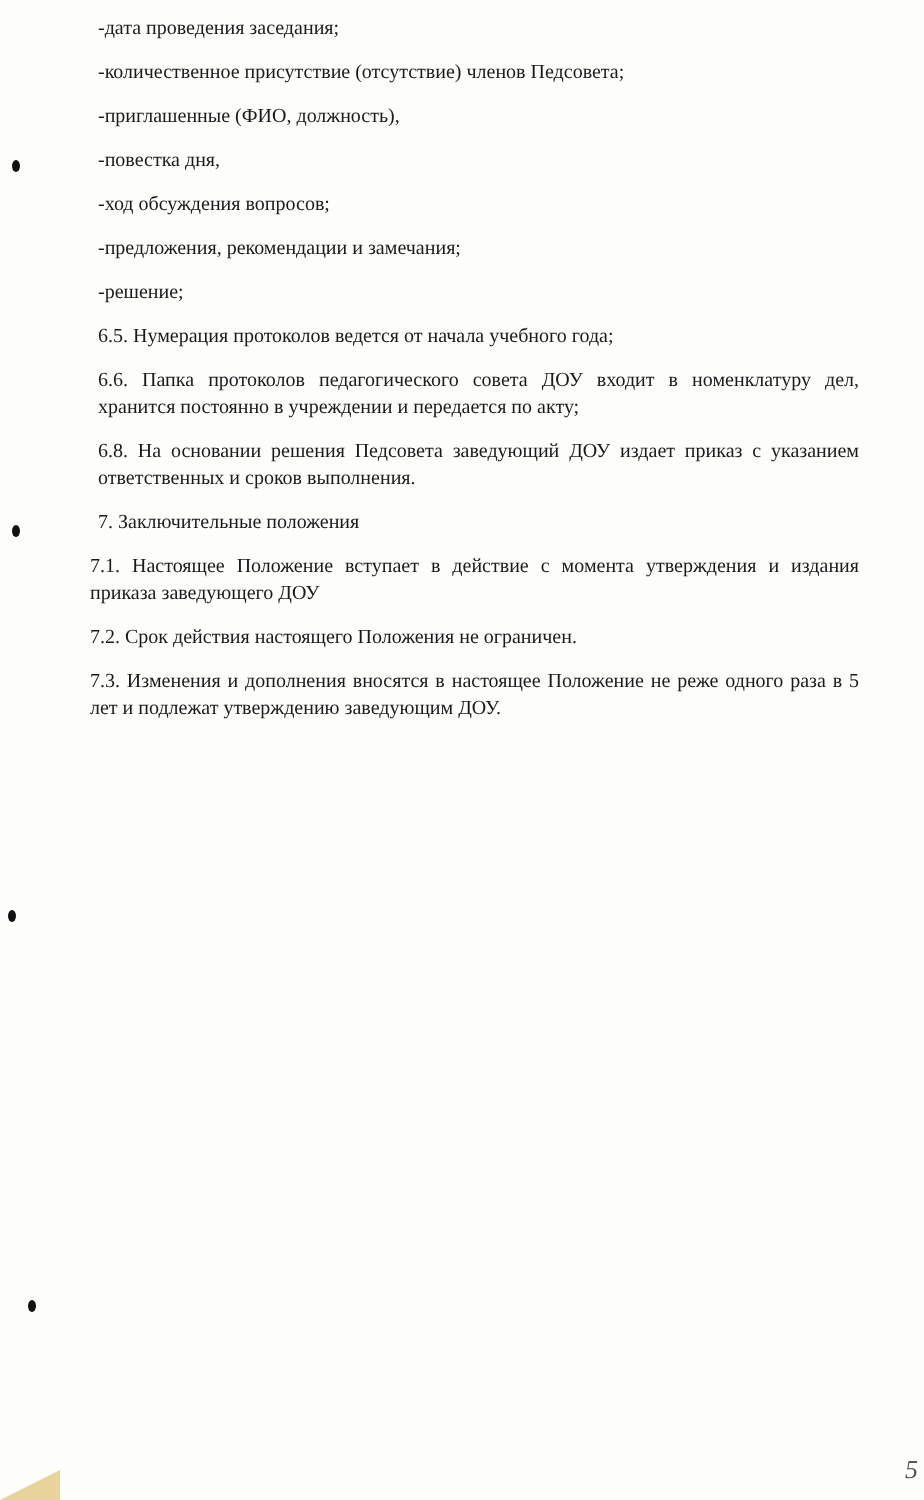-дата проведения заседания;
-количественное присутствие (отсутствие) членов Педсовета;
-приглашенные (ФИО, должность),
-повестка дня,
-ход обсуждения вопросов;
-предложения, рекомендации и замечания;
-решение;
6.5. Нумерация протоколов ведется от начала учебного года;
6.6. Папка протоколов педагогического совета ДОУ входит в номенклатуру дел, хранится постоянно в учреждении и передается по акту;
6.8. На основании решения Педсовета заведующий ДОУ издает приказ с указанием ответственных и сроков выполнения.
7. Заключительные положения
7.1. Настоящее Положение вступает в действие с момента утверждения и издания приказа заведующего ДОУ
7.2. Срок действия настоящего Положения не ограничен.
7.3. Изменения и дополнения вносятся в настоящее Положение не реже одного раза в 5 лет и подлежат утверждению заведующим ДОУ.
5